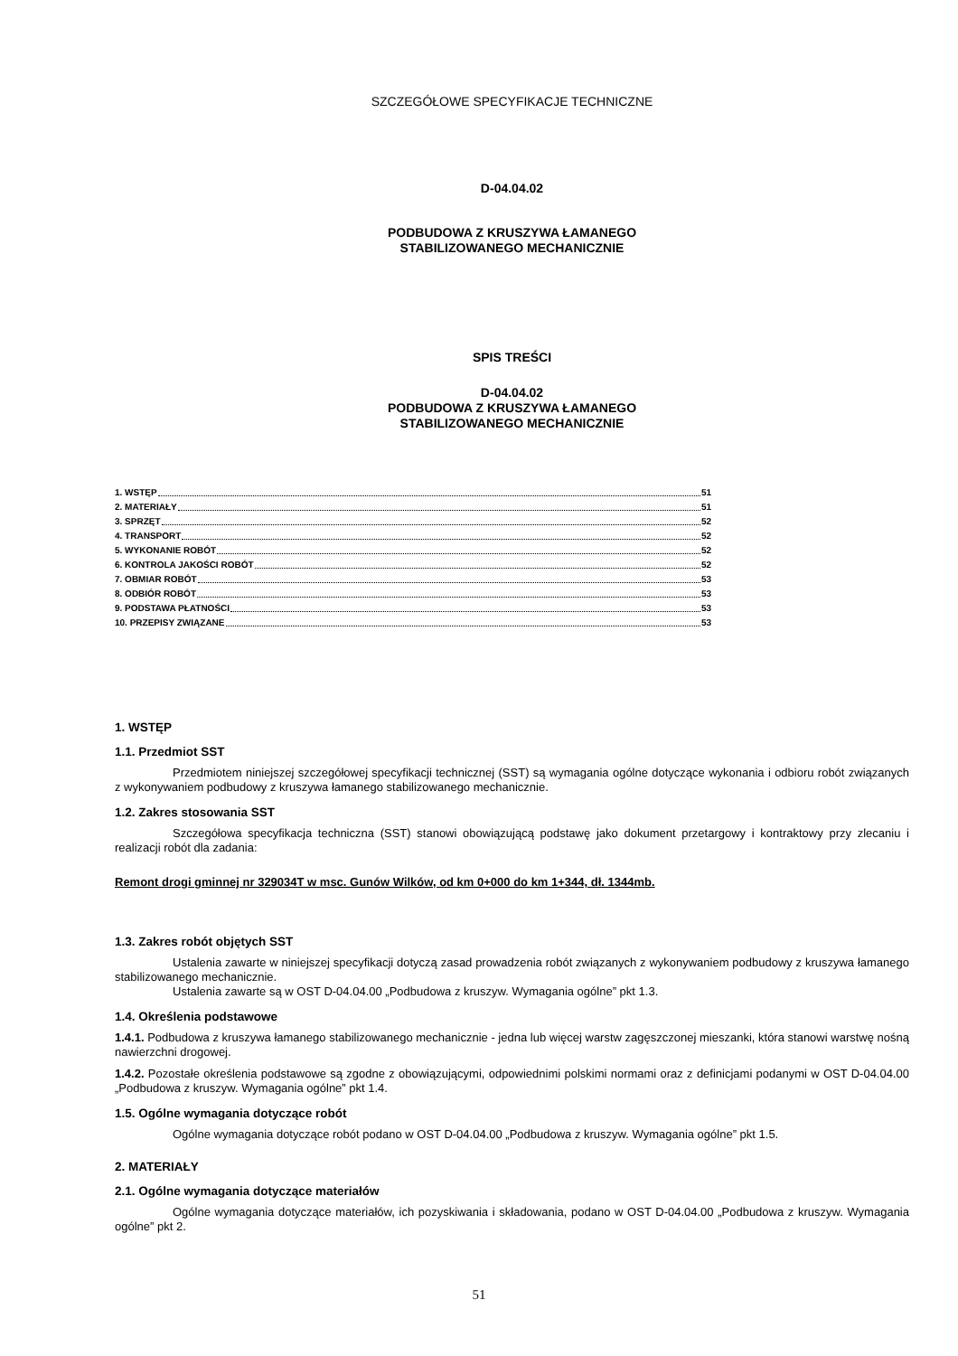SZCZEGÓŁOWE SPECYFIKACJE TECHNICZNE
D-04.04.02
PODBUDOWA Z KRUSZYWA ŁAMANEGO
STABILIZOWANEGO MECHANICZNIE
SPIS TREŚCI
D-04.04.02
PODBUDOWA Z KRUSZYWA ŁAMANEGO
STABILIZOWANEGO MECHANICZNIE
1. WSTĘP 51
2. MATERIAŁY 51
3. SPRZĘT 52
4. TRANSPORT 52
5. WYKONANIE ROBÓT 52
6. KONTROLA JAKOŚCI ROBÓT 52
7. OBMIAR ROBÓT 53
8. ODBIÓR ROBÓT 53
9. PODSTAWA PŁATNOŚCI 53
10. PRZEPISY ZWIĄZANE 53
1. WSTĘP
1.1. Przedmiot SST
Przedmiotem niniejszej szczegółowej specyfikacji technicznej (SST) są wymagania ogólne dotyczące wykonania i odbioru robót związanych z wykonywaniem podbudowy z kruszywa łamanego stabilizowanego mechanicznie.
1.2. Zakres stosowania SST
Szczegółowa specyfikacja techniczna (SST) stanowi obowiązującą podstawę jako dokument przetargowy i kontraktowy przy zlecaniu i realizacji robót dla zadania:
Remont drogi gminnej nr 329034T w msc. Gunów Wilków, od km 0+000 do km 1+344, dł. 1344mb.
1.3. Zakres robót objętych SST
Ustalenia zawarte w niniejszej specyfikacji dotyczą zasad prowadzenia robót związanych z wykonywaniem podbudowy z kruszywa łamanego stabilizowanego mechanicznie.
Ustalenia zawarte są w OST D-04.04.00 „Podbudowa z kruszyw. Wymagania ogólne” pkt 1.3.
1.4. Określenia podstawowe
1.4.1. Podbudowa z kruszywa łamanego stabilizowanego mechanicznie - jedna lub więcej warstw zagęszczonej mieszanki, która stanowi warstwę nośną nawierzchni drogowej.
1.4.2. Pozostałe określenia podstawowe są zgodne z obowiązującymi, odpowiednimi polskimi normami oraz z definicjami podanymi w OST D-04.04.00 „Podbudowa z kruszyw. Wymagania ogólne” pkt 1.4.
1.5. Ogólne wymagania dotyczące robót
Ogólne wymagania dotyczące robót podano w OST D-04.04.00 „Podbudowa z kruszyw. Wymagania ogólne” pkt 1.5.
2. MATERIAŁY
2.1. Ogólne wymagania dotyczące materiałów
Ogólne wymagania dotyczące materiałów, ich pozyskiwania i składowania, podano w OST D-04.04.00 „Podbudowa z kruszyw. Wymagania ogólne” pkt 2.
51